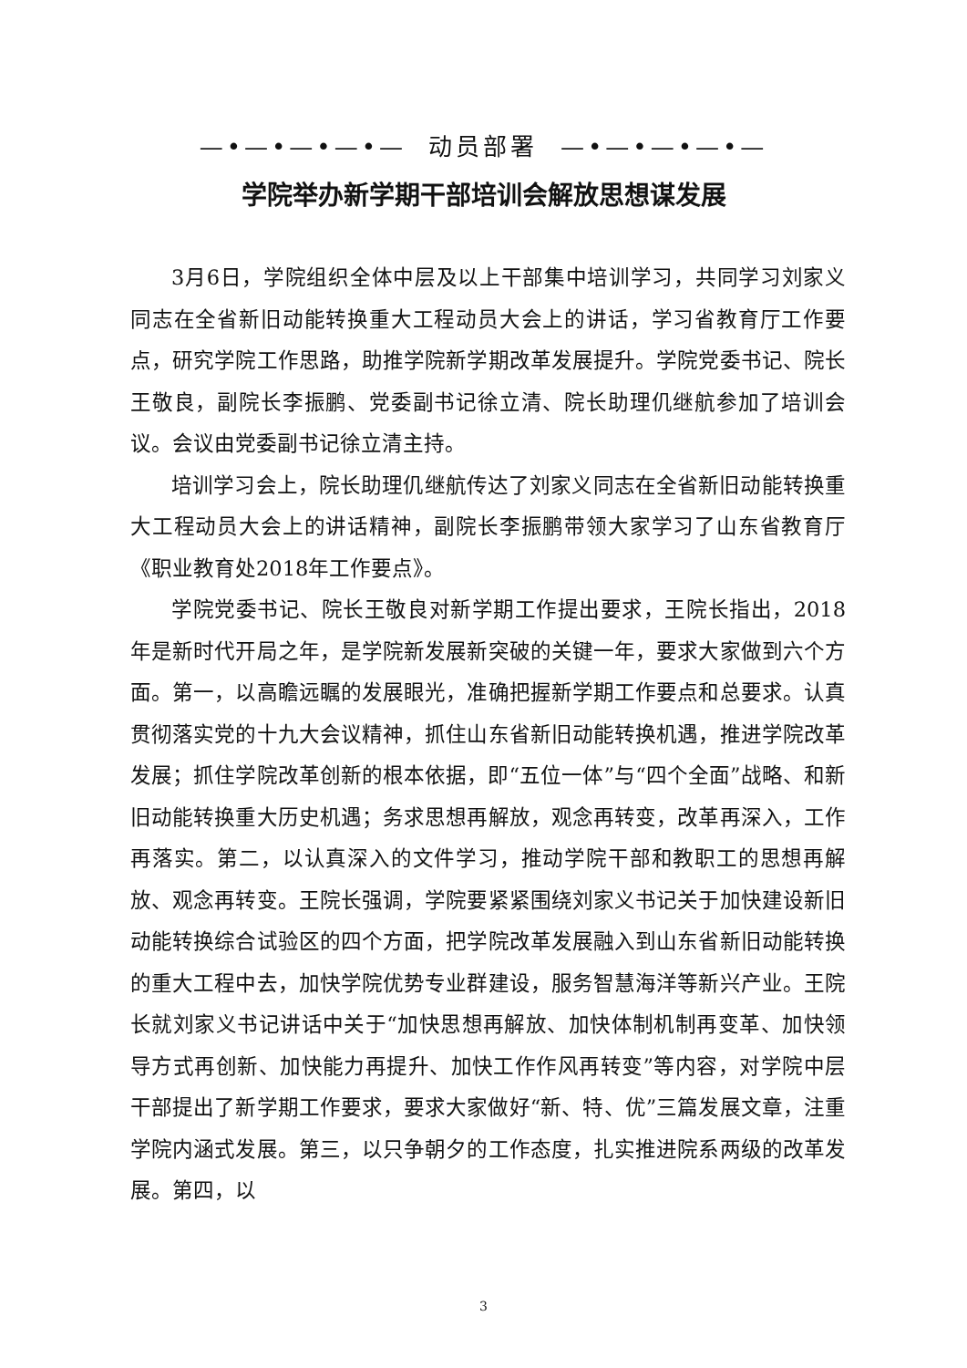—•—•—•—•— 动员部署 —•—•—•—•—
学院举办新学期干部培训会解放思想谋发展
3月6日，学院组织全体中层及以上干部集中培训学习，共同学习刘家义同志在全省新旧动能转换重大工程动员大会上的讲话，学习省教育厅工作要点，研究学院工作思路，助推学院新学期改革发展提升。学院党委书记、院长王敬良，副院长李振鹏、党委副书记徐立清、院长助理仉继航参加了培训会议。会议由党委副书记徐立清主持。
培训学习会上，院长助理仉继航传达了刘家义同志在全省新旧动能转换重大工程动员大会上的讲话精神，副院长李振鹏带领大家学习了山东省教育厅《职业教育处2018年工作要点》。
学院党委书记、院长王敬良对新学期工作提出要求，王院长指出，2018年是新时代开局之年，是学院新发展新突破的关键一年，要求大家做到六个方面。第一，以高瞻远瞩的发展眼光，准确把握新学期工作要点和总要求。认真贯彻落实党的十九大会议精神，抓住山东省新旧动能转换机遇，推进学院改革发展；抓住学院改革创新的根本依据，即“五位一体”与“四个全面”战略、和新旧动能转换重大历史机遇；务求思想再解放，观念再转变，改革再深入，工作再落实。第二，以认真深入的文件学习，推动学院干部和教职工的思想再解放、观念再转变。王院长强调，学院要紧紧围绕刘家义书记关于加快建设新旧动能转换综合试验区的四个方面，把学院改革发展融入到山东省新旧动能转换的重大工程中去，加快学院优势专业群建设，服务智慧海洋等新兴产业。王院长就刘家义书记讲话中关于“加快思想再解放、加快体制机制再变革、加快领导方式再创新、加快能力再提升、加快工作作风再转变”等内容，对学院中层干部提出了新学期工作要求，要求大家做好“新、特、优”三篇发展文章，注重学院内涵式发展。第三，以只争朝夕的工作态度，扎实推进院系两级的改革发展。第四，以
3